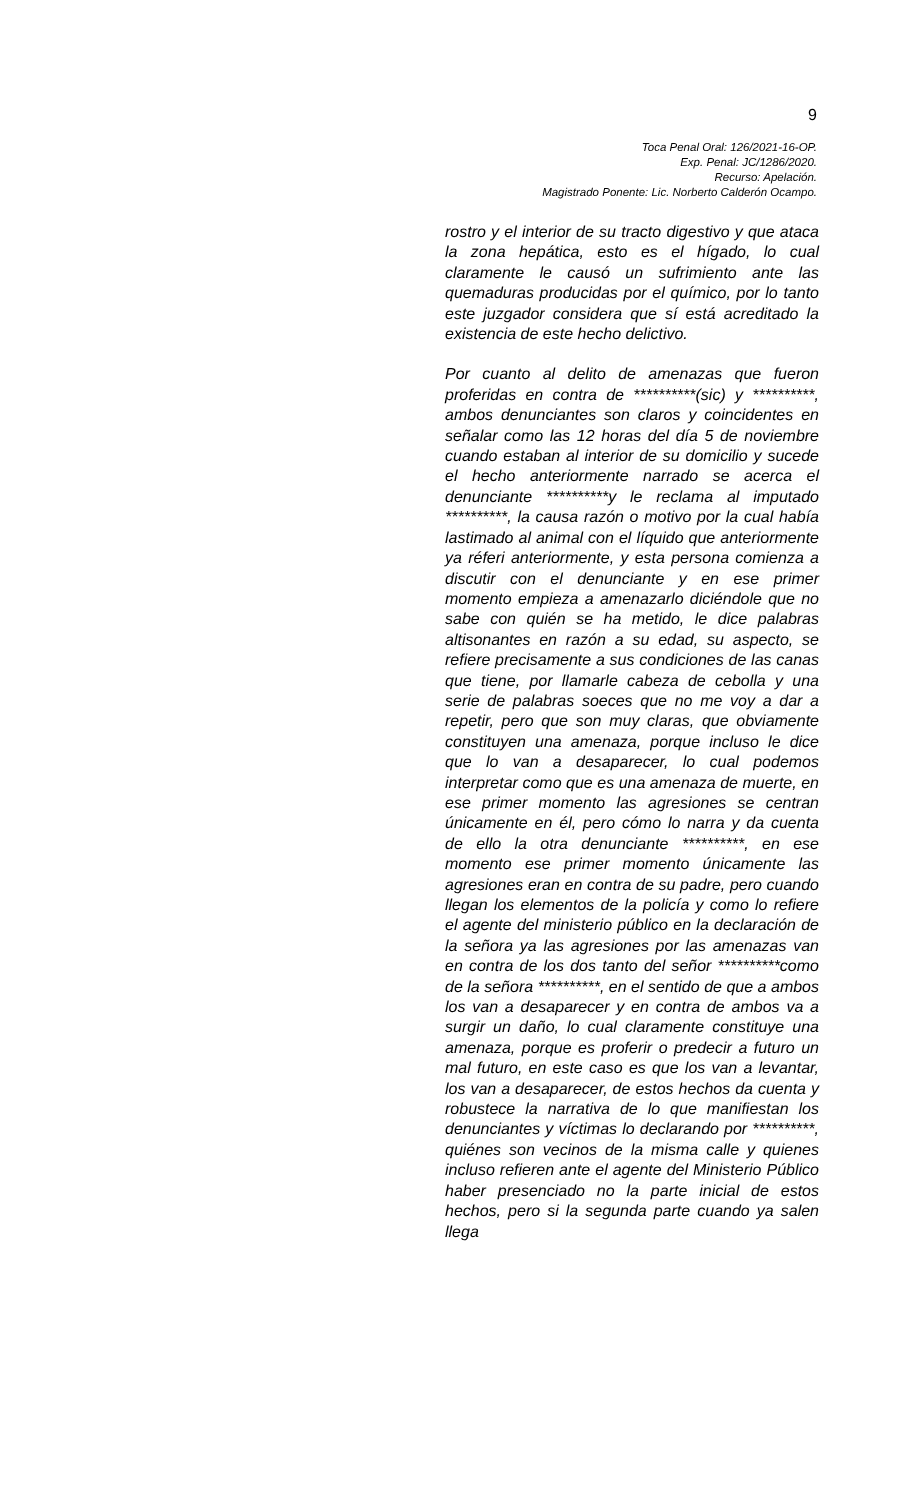9
Toca Penal Oral: 126/2021-16-OP.
Exp. Penal: JC/1286/2020.
Recurso: Apelación.
Magistrado Ponente: Lic. Norberto Calderón Ocampo.
rostro y el interior de su tracto digestivo y que ataca la zona hepática, esto es el hígado, lo cual claramente le causó un sufrimiento ante las quemaduras producidas por el químico, por lo tanto este juzgador considera que sí está acreditado la existencia de este hecho delictivo.
Por cuanto al delito de amenazas que fueron proferidas en contra de **********(sic) y **********, ambos denunciantes son claros y coincidentes en señalar como las 12 horas del día 5 de noviembre cuando estaban al interior de su domicilio y sucede el hecho anteriormente narrado se acerca el denunciante **********y le reclama al imputado **********, la causa razón o motivo por la cual había lastimado al animal con el líquido que anteriormente ya réferi anteriormente, y esta persona comienza a discutir con el denunciante y en ese primer momento empieza a amenazarlo diciéndole que no sabe con quién se ha metido, le dice palabras altisonantes en razón a su edad, su aspecto, se refiere precisamente a sus condiciones de las canas que tiene, por llamarle cabeza de cebolla y una serie de palabras soeces que no me voy a dar a repetir, pero que son muy claras, que obviamente constituyen una amenaza, porque incluso le dice que lo van a desaparecer, lo cual podemos interpretar como que es una amenaza de muerte, en ese primer momento las agresiones se centran únicamente en él, pero cómo lo narra y da cuenta de ello la otra denunciante **********, en ese momento ese primer momento únicamente las agresiones eran en contra de su padre, pero cuando llegan los elementos de la policía y como lo refiere el agente del ministerio público en la declaración de la señora ya las agresiones por las amenazas van en contra de los dos tanto del señor **********como de la señora **********, en el sentido de que a ambos los van a desaparecer y en contra de ambos va a surgir un daño, lo cual claramente constituye una amenaza, porque es proferir o predecir a futuro un mal futuro, en este caso es que los van a levantar, los van a desaparecer, de estos hechos da cuenta y robustece la narrativa de lo que manifiestan los denunciantes y víctimas lo declarando por **********, quiénes son vecinos de la misma calle y quienes incluso refieren ante el agente del Ministerio Público haber presenciado no la parte inicial de estos hechos, pero si la segunda parte cuando ya salen llega